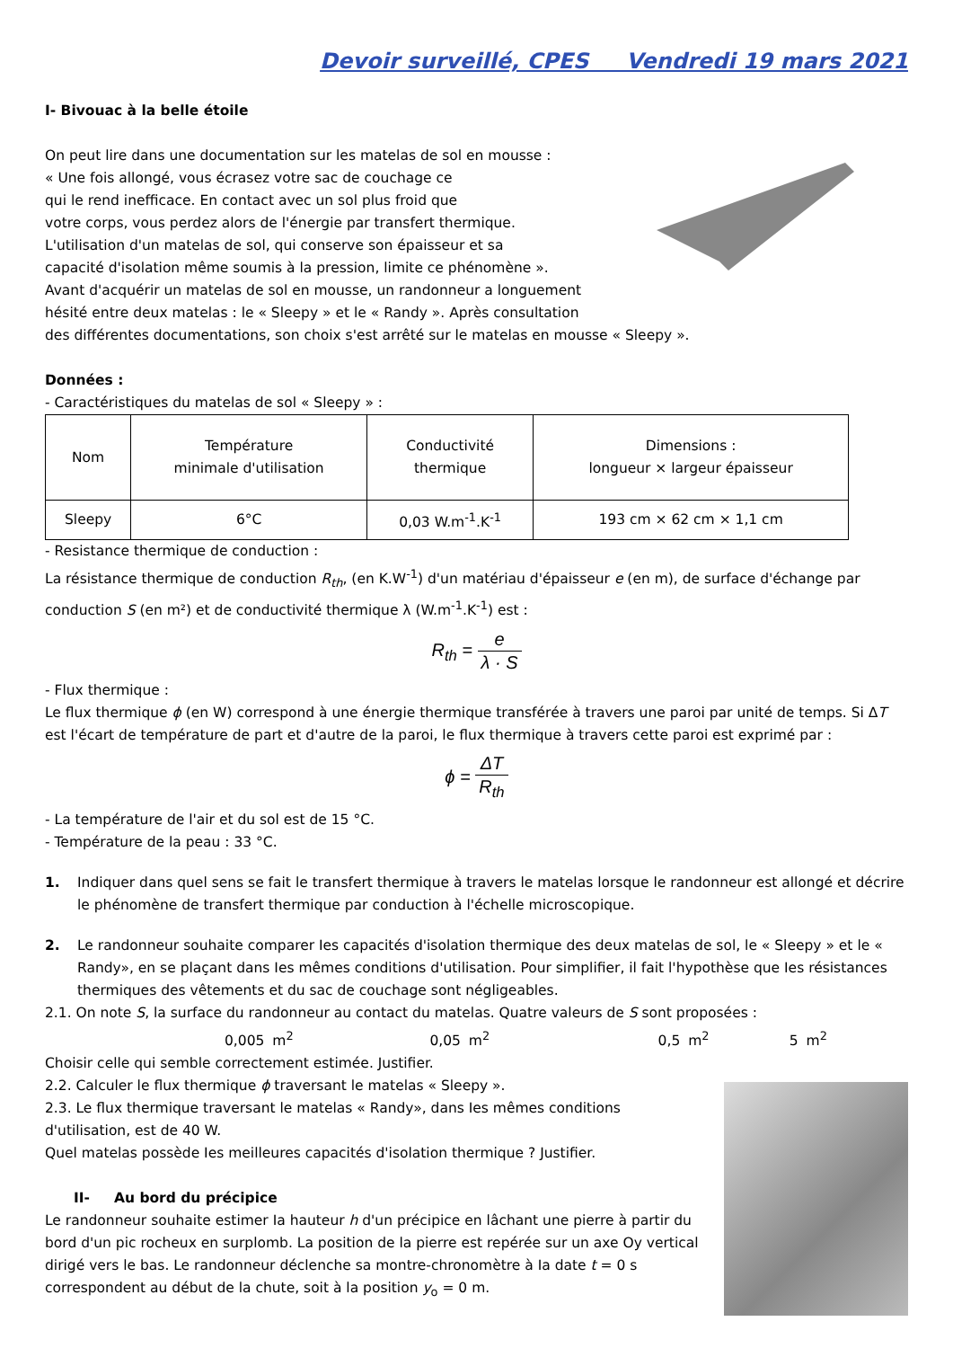Devoir surveillé, CPES Vendredi 19 mars 2021
I- Bivouac à la belle étoile
On peut lire dans une documentation sur les matelas de sol en mousse :
« Une fois allongé, vous écrasez votre sac de couchage ce
qui le rend inefficace. En contact avec un sol plus froid que
votre corps, vous perdez alors de l'énergie par transfert thermique.
L'utilisation d'un matelas de sol, qui conserve son épaisseur et sa
capacité d'isolation même soumis à la pression, limite ce phénomène ».
Avant d'acquérir un matelas de sol en mousse, un randonneur a longuement
hésité entre deux matelas : le « Sleepy » et le « Randy ». Après consultation
des différentes documentations, son choix s'est arrêté sur le matelas en mousse « Sleepy ».
Données :
- Caractéristiques du matelas de sol « Sleepy » :
| Nom | Température minimale d'utilisation | Conductivité thermique | Dimensions : longueur × largeur épaisseur |
| Sleepy | 6°C | 0,03 W.m<sup>-1</sup>.K<sup>-1</sup> | 193 cm × 62 cm × 1,1 cm |
- Resistance thermique de conduction :
La résistance thermique de conduction R<sub>th</sub>, (en K.W<sup>-1</sup>) d'un matériau d'épaisseur e (en m), de surface d'échange par conduction S (en m²) et de conductivité thermique λ (W.m<sup>-1</sup>.K<sup>-1</sup>) est :
R<sub>th</sub> = e λ · S
- Flux thermique :
Le flux thermique ϕ (en W) correspond à une énergie thermique transférée à travers une paroi par unité de temps. Si ΔT est l'écart de température de part et d'autre de la paroi, le flux thermique à travers cette paroi est exprimé par :
ϕ = ΔT R<sub>th</sub>
- La température de l'air et du sol est de 15 °C.
- Température de la peau : 33 °C.
1. Indiquer dans quel sens se fait le transfert thermique à travers le matelas lorsque le randonneur est allongé et décrire le phénomène de transfert thermique par conduction à l'échelle microscopique.
2. Le randonneur souhaite comparer Ies capacités d'isolation thermique des deux matelas de sol, le « Sleepy » et le « Randy», en se plaçant dans Ies mêmes conditions d'utilisation. Pour simplifier, il fait l'hypothèse que Ies résistances thermiques des vêtements et du sac de couchage sont négligeables.
2.1. On note S, la surface du randonneur au contact du matelas. Quatre valeurs de S sont proposées :
0,005 m<sup>2</sup> 0,05 m<sup>2</sup> 0,5 m<sup>2</sup> 5 m<sup>2</sup>
Choisir celle qui semble correctement estimée. Justifier.
2.2. Calculer le flux thermique ϕ traversant le matelas « Sleepy ».
2.3. Le flux thermique traversant le matelas « Randy», dans Ies mêmes conditions d'utilisation, est de 40 W.
Quel matelas possède Ies meilleures capacités d'isolation thermique ? Justifier.
II- Au bord du précipice
Le randonneur souhaite estimer Ia hauteur h d'un précipice en lâchant une pierre à partir du bord d'un pic rocheux en surplomb. La position de la pierre est repérée sur un axe Oy vertical dirigé vers le bas. Le randonneur déclenche sa montre-chronomètre à Ia date t = 0 s correspondent au début de la chute, soit à la position y<sub>o</sub> = 0 m.